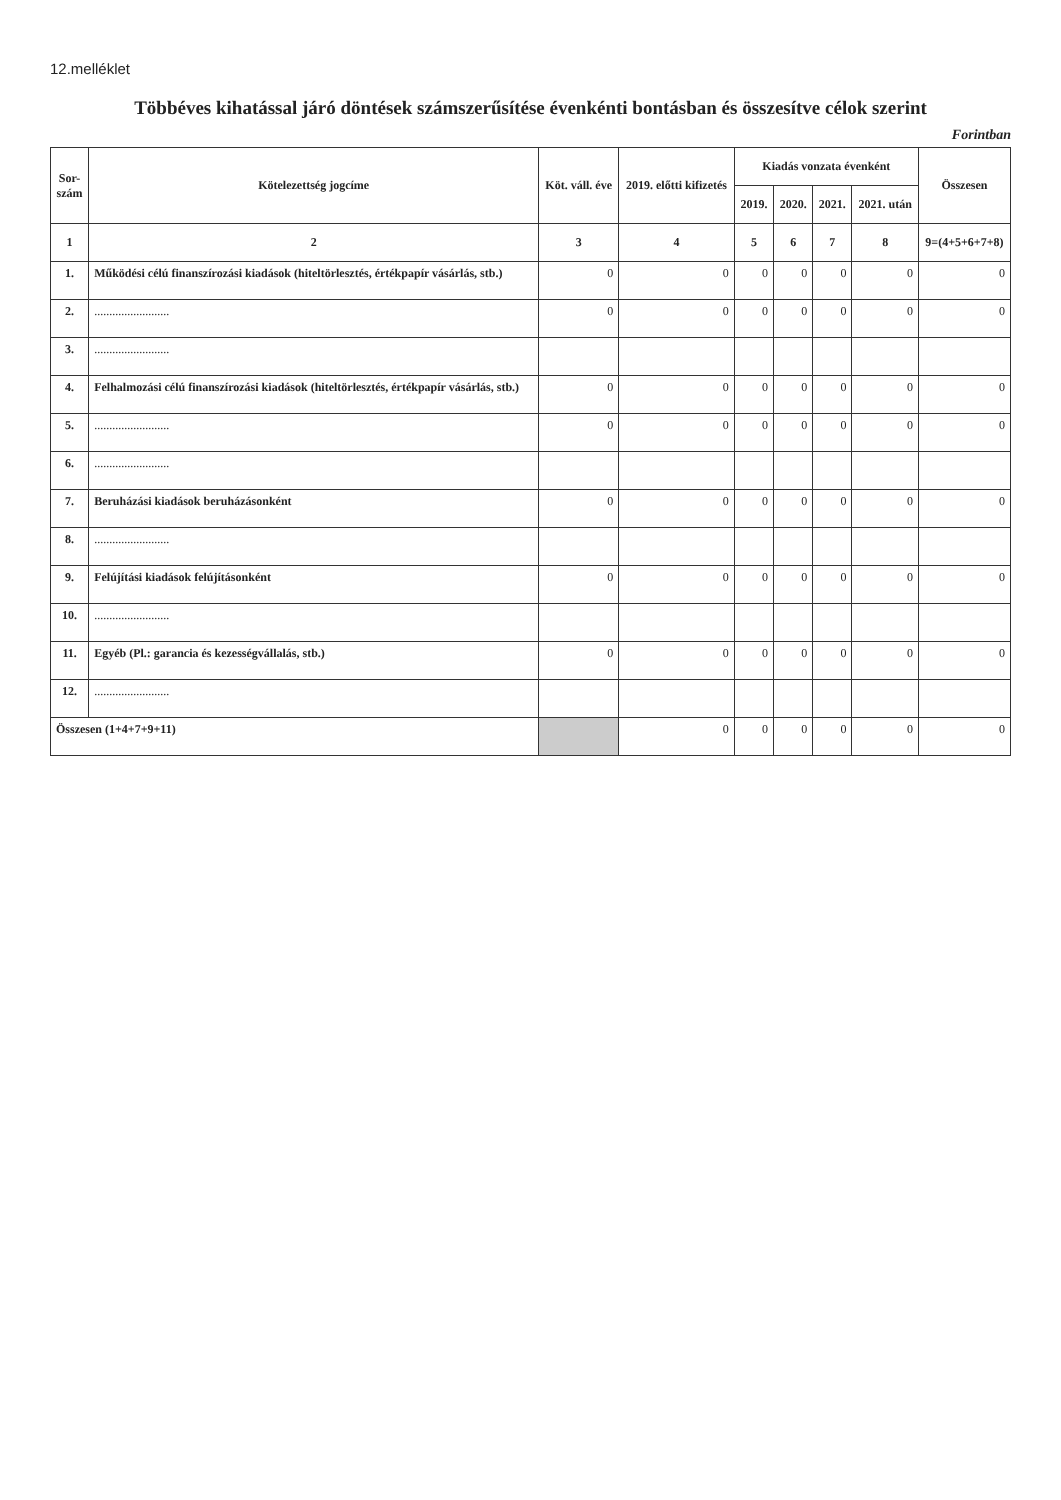12.melléklet
Többéves kihatással járó döntések számszerűsítése évenkénti bontásban és összesítve célok szerint
Forintban
| Sor- szám | Kötelezettség jogcíme | Köt. váll. éve | 2019. előtti kifizetés | Kiadás vonzata évenként | | | | Összesen |
| --- | --- | --- | --- | --- | --- | --- | --- | --- |
| | | | | 2019. | 2020. | 2021. | 2021. után | |
| 1 | 2 | 3 | 4 | 5 | 6 | 7 | 8 | 9=(4+5+6+7+8) |
| 1. | Működési célú finanszírozási kiadások (hiteltörlesztés, értékpapír vásárlás, stb.) | 0 | 0 | 0 | 0 | 0 | 0 | 0 |
| 2. | ......................... | 0 | 0 | 0 | 0 | 0 | 0 | 0 |
| 3. | ......................... | | | | | | | |
| 4. | Felhalmozási célú finanszírozási kiadások (hiteltörlesztés, értékpapír vásárlás, stb.) | 0 | 0 | 0 | 0 | 0 | 0 | 0 |
| 5. | ......................... | 0 | 0 | 0 | 0 | 0 | 0 | 0 |
| 6. | ......................... | | | | | | | |
| 7. | Beruházási kiadások beruházásonként | 0 | 0 | 0 | 0 | 0 | 0 | 0 |
| 8. | ......................... | | | | | | | |
| 9. | Felújítási kiadások felújításonként | 0 | 0 | 0 | 0 | 0 | 0 | 0 |
| 10. | ......................... | | | | | | | |
| 11. | Egyéb (Pl.: garancia és kezességvállalás, stb.) | 0 | 0 | 0 | 0 | 0 | 0 | 0 |
| 12. | ......................... | | | | | | | |
| Összesen (1+4+7+9+11) | | | 0 | 0 | 0 | 0 | 0 | 0 |